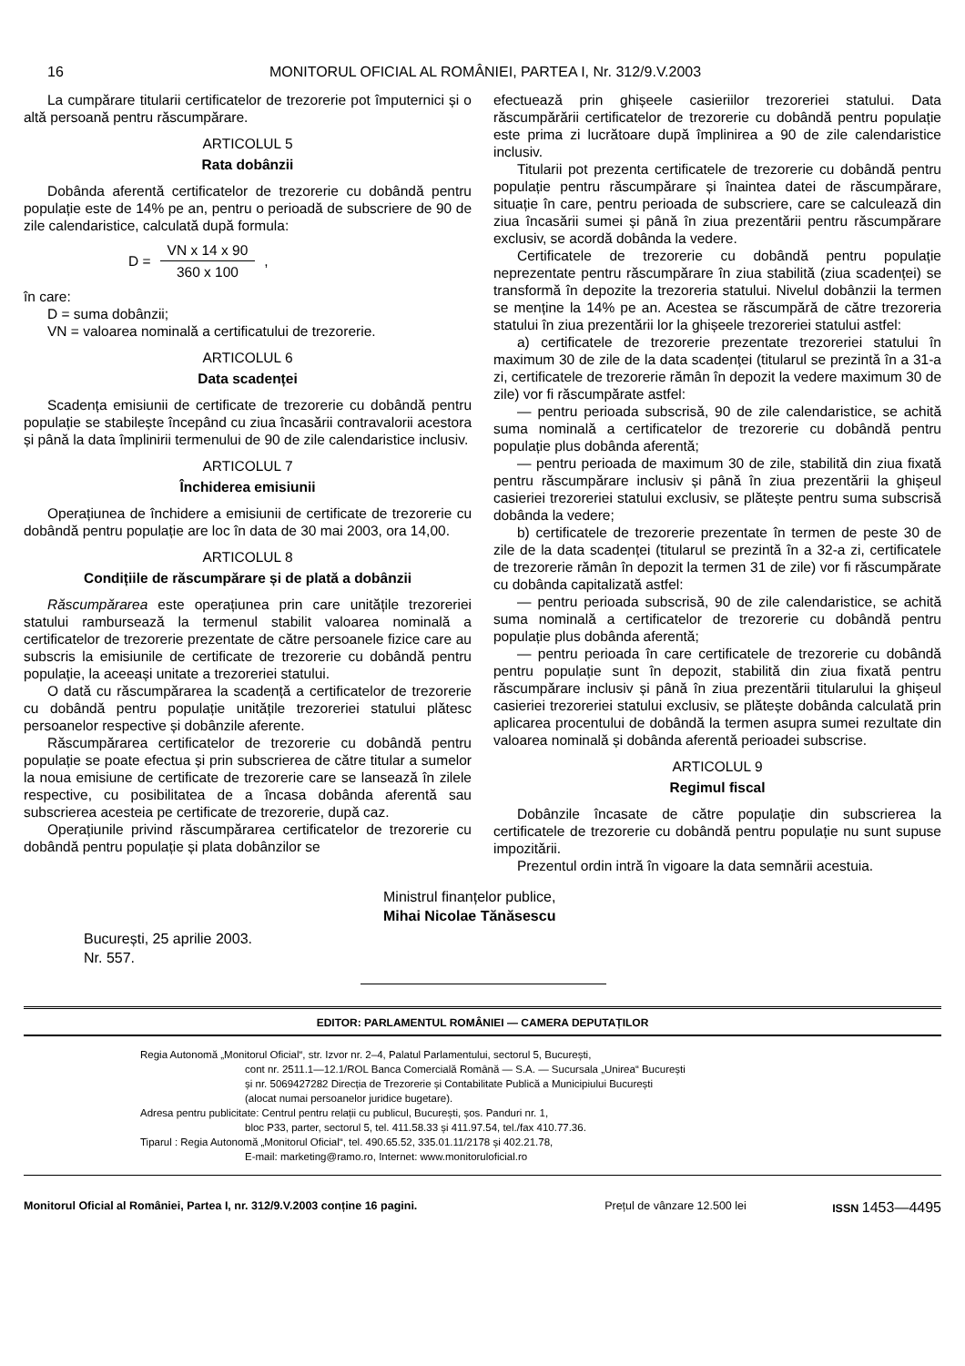16 MONITORUL OFICIAL AL ROMÂNIEI, PARTEA I, Nr. 312/9.V.2003
La cumpărare titularii certificatelor de trezorerie pot împuternici și o altă persoană pentru răscumpărare.
ARTICOLUL 5
Rata dobânzii
Dobânda aferentă certificatelor de trezorerie cu dobândă pentru populație este de 14% pe an, pentru o perioadă de subscriere de 90 de zile calendaristice, calculată după formula:
D = VN x 14 x 90 360 x 100 ,
în care:
D = suma dobânzii;
VN = valoarea nominală a certificatului de trezorerie.
ARTICOLUL 6
Data scadenței
Scadența emisiunii de certificate de trezorerie cu dobândă pentru populație se stabilește începând cu ziua încasării contravalorii acestora și până la data împlinirii termenului de 90 de zile calendaristice inclusiv.
ARTICOLUL 7
Închiderea emisiunii
Operațiunea de închidere a emisiunii de certificate de trezorerie cu dobândă pentru populație are loc în data de 30 mai 2003, ora 14,00.
ARTICOLUL 8
Condițiile de răscumpărare și de plată a dobânzii
Răscumpărarea este operațiunea prin care unitățile trezoreriei statului rambursează la termenul stabilit valoarea nominală a certificatelor de trezorerie prezentate de către persoanele fizice care au subscris la emisiunile de certificate de trezorerie cu dobândă pentru populație, la aceeași unitate a trezoreriei statului.
O dată cu răscumpărarea la scadență a certificatelor de trezorerie cu dobândă pentru populație unitățile trezoreriei statului plătesc persoanelor respective și dobânzile aferente.
Răscumpărarea certificatelor de trezorerie cu dobândă pentru populație se poate efectua și prin subscrierea de către titular a sumelor la noua emisiune de certificate de trezorerie care se lansează în zilele respective, cu posibilitatea de a încasa dobânda aferentă sau subscrierea acesteia pe certificate de trezorerie, după caz.
Operațiunile privind răscumpărarea certificatelor de trezorerie cu dobândă pentru populație și plata dobânzilor se
efectuează prin ghișeele casieriilor trezoreriei statului. Data răscumpărării certificatelor de trezorerie cu dobândă pentru populație este prima zi lucrătoare după împlinirea a 90 de zile calendaristice inclusiv.
Titularii pot prezenta certificatele de trezorerie cu dobândă pentru populație pentru răscumpărare și înaintea datei de răscumpărare, situație în care, pentru perioada de subscriere, care se calculează din ziua încasării sumei și până în ziua prezentării pentru răscumpărare exclusiv, se acordă dobânda la vedere.
Certificatele de trezorerie cu dobândă pentru populație neprezentate pentru răscumpărare în ziua stabilită (ziua scadenței) se transformă în depozite la trezoreria statului. Nivelul dobânzii la termen se menține la 14% pe an. Acestea se răscumpără de către trezoreria statului în ziua prezentării lor la ghișeele trezoreriei statului astfel:
a) certificatele de trezorerie prezentate trezoreriei statului în maximum 30 de zile de la data scadenței (titularul se prezintă în a 31-a zi, certificatele de trezorerie rămân în depozit la vedere maximum 30 de zile) vor fi răscumpărate astfel:
— pentru perioada subscrisă, 90 de zile calendaristice, se achită suma nominală a certificatelor de trezorerie cu dobândă pentru populație plus dobânda aferentă;
— pentru perioada de maximum 30 de zile, stabilită din ziua fixată pentru răscumpărare inclusiv și până în ziua prezentării la ghișeul casieriei trezoreriei statului exclusiv, se plătește pentru suma subscrisă dobânda la vedere;
b) certificatele de trezorerie prezentate în termen de peste 30 de zile de la data scadenței (titularul se prezintă în a 32-a zi, certificatele de trezorerie rămân în depozit la termen 31 de zile) vor fi răscumpărate cu dobânda capitalizată astfel:
— pentru perioada subscrisă, 90 de zile calendaristice, se achită suma nominală a certificatelor de trezorerie cu dobândă pentru populație plus dobânda aferentă;
— pentru perioada în care certificatele de trezorerie cu dobândă pentru populație sunt în depozit, stabilită din ziua fixată pentru răscumpărare inclusiv și până în ziua prezentării titularului la ghișeul casieriei trezoreriei statului exclusiv, se plătește dobânda calculată prin aplicarea procentului de dobândă la termen asupra sumei rezultate din valoarea nominală și dobânda aferentă perioadei subscrise.
ARTICOLUL 9
Regimul fiscal
Dobânzile încasate de către populație din subscrierea la certificatele de trezorerie cu dobândă pentru populație nu sunt supuse impozitării.
Prezentul ordin intră în vigoare la data semnării acestuia.
Ministrul finanțelor publice,
Mihai Nicolae Tănăsescu
București, 25 aprilie 2003.
Nr. 557.
EDITOR: PARLAMENTUL ROMÂNIEI — CAMERA DEPUTAȚILOR
Regia Autonomă „Monitorul Oficial“, str. Izvor nr. 2–4, Palatul Parlamentului, sectorul 5, București,
cont nr. 2511.1—12.1/ROL Banca Comercială Română — S.A. — Sucursala „Unirea“ București
și nr. 5069427282 Direcția de Trezorerie și Contabilitate Publică a Municipiului București
(alocat numai persoanelor juridice bugetare).
Adresa pentru publicitate: Centrul pentru relații cu publicul, București, șos. Panduri nr. 1,
bloc P33, parter, sectorul 5, tel. 411.58.33 și 411.97.54, tel./fax 410.77.36.
Tiparul : Regia Autonomă „Monitorul Oficial“, tel. 490.65.52, 335.01.11/2178 și 402.21.78,
E-mail: marketing@ramo.ro, Internet: www.monitoruloficial.ro
Monitorul Oficial al României, Partea I, nr. 312/9.V.2003 conține 16 pagini. Prețul de vânzare 12.500 lei ISSN 1453—4495